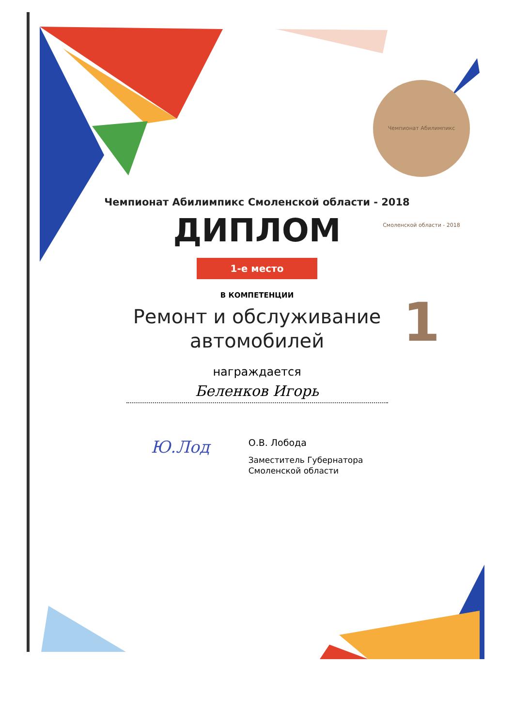Чемпионат Абилимпикс Смоленской области - 2018 1
Чемпионат Абилимпикс Смоленской области - 2018
ДИПЛОМ
1-е место
В КОМПЕТЕНЦИИ
Ремонт и обслуживание
автомобилей
награждается
Беленков Игорь
Ю.Лод
О.В. Лобода
Заместитель Губернатора
Смоленской области